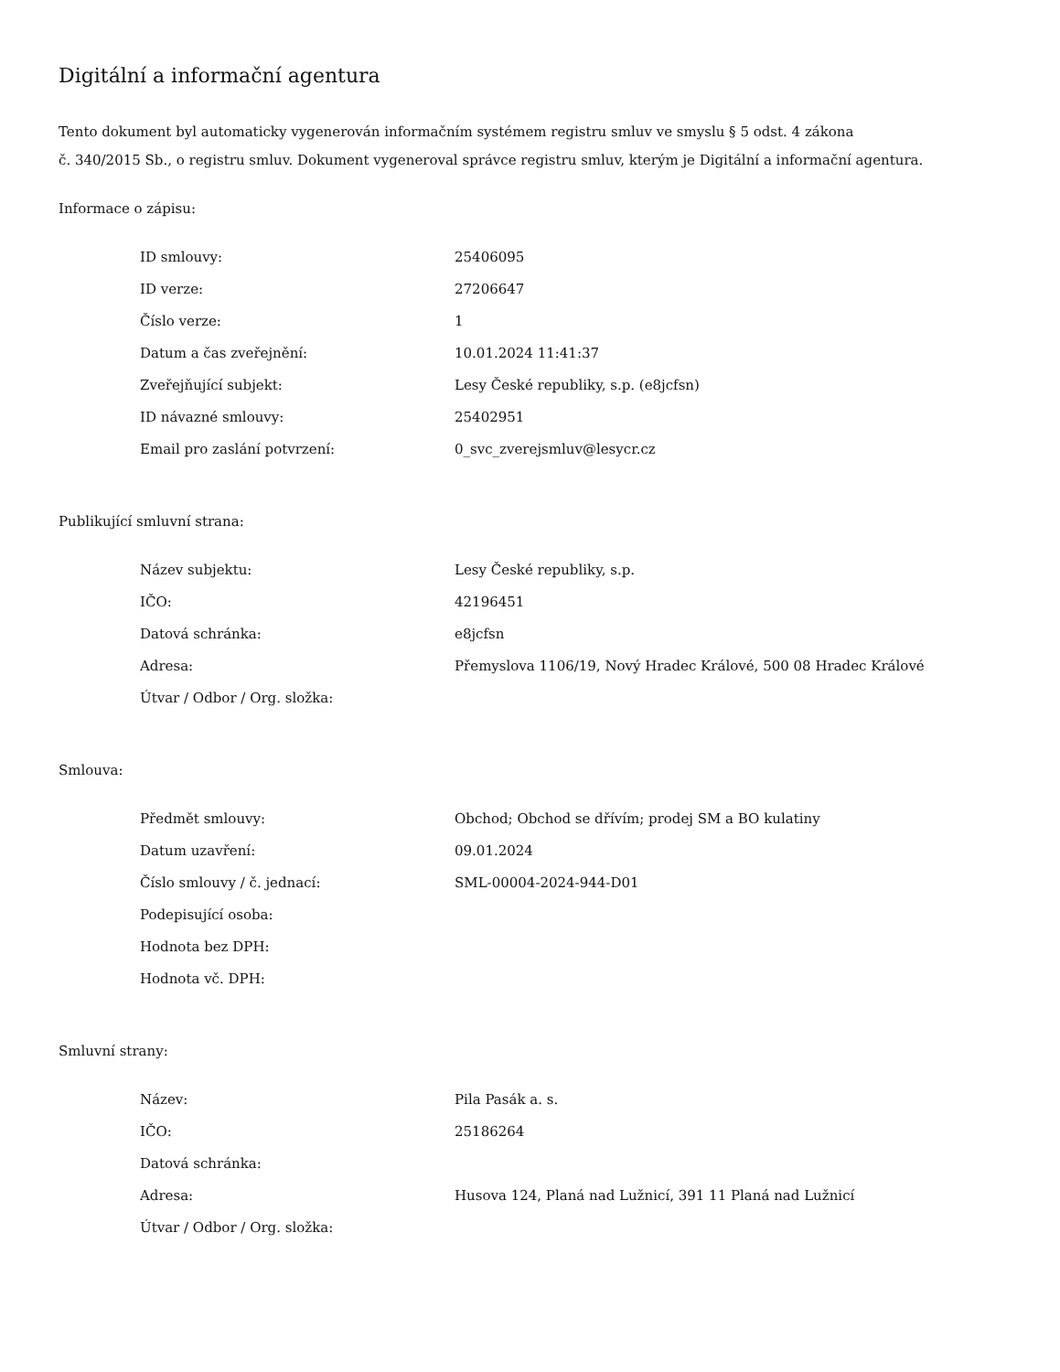Digitální a informační agentura
Tento dokument byl automaticky vygenerován informačním systémem registru smluv ve smyslu § 5 odst. 4 zákona
č. 340/2015 Sb., o registru smluv. Dokument vygeneroval správce registru smluv, kterým je Digitální a informační agentura.
Informace o zápisu:
| ID smlouvy: | 25406095 |
| ID verze: | 27206647 |
| Číslo verze: | 1 |
| Datum a čas zveřejnění: | 10.01.2024 11:41:37 |
| Zveřejňující subjekt: | Lesy České republiky, s.p. (e8jcfsn) |
| ID návazné smlouvy: | 25402951 |
| Email pro zaslání potvrzení: | 0_svc_zverejsmluv@lesycr.cz |
Publikující smluvní strana:
| Název subjektu: | Lesy České republiky, s.p. |
| IČO: | 42196451 |
| Datová schránka: | e8jcfsn |
| Adresa: | Přemyslova 1106/19, Nový Hradec Králové, 500 08 Hradec Králové |
| Útvar / Odbor / Org. složka: | |
Smlouva:
| Předmět smlouvy: | Obchod; Obchod se dřívím; prodej SM a BO kulatiny |
| Datum uzavření: | 09.01.2024 |
| Číslo smlouvy / č. jednací: | SML-00004-2024-944-D01 |
| Podepisující osoba: | |
| Hodnota bez DPH: | |
| Hodnota vč. DPH: | |
Smluvní strany:
| Název: | Pila Pasák a. s. |
| IČO: | 25186264 |
| Datová schránka: | |
| Adresa: | Husova 124, Planá nad Lužnicí, 391 11 Planá nad Lužnicí |
| Útvar / Odbor / Org. složka: | |